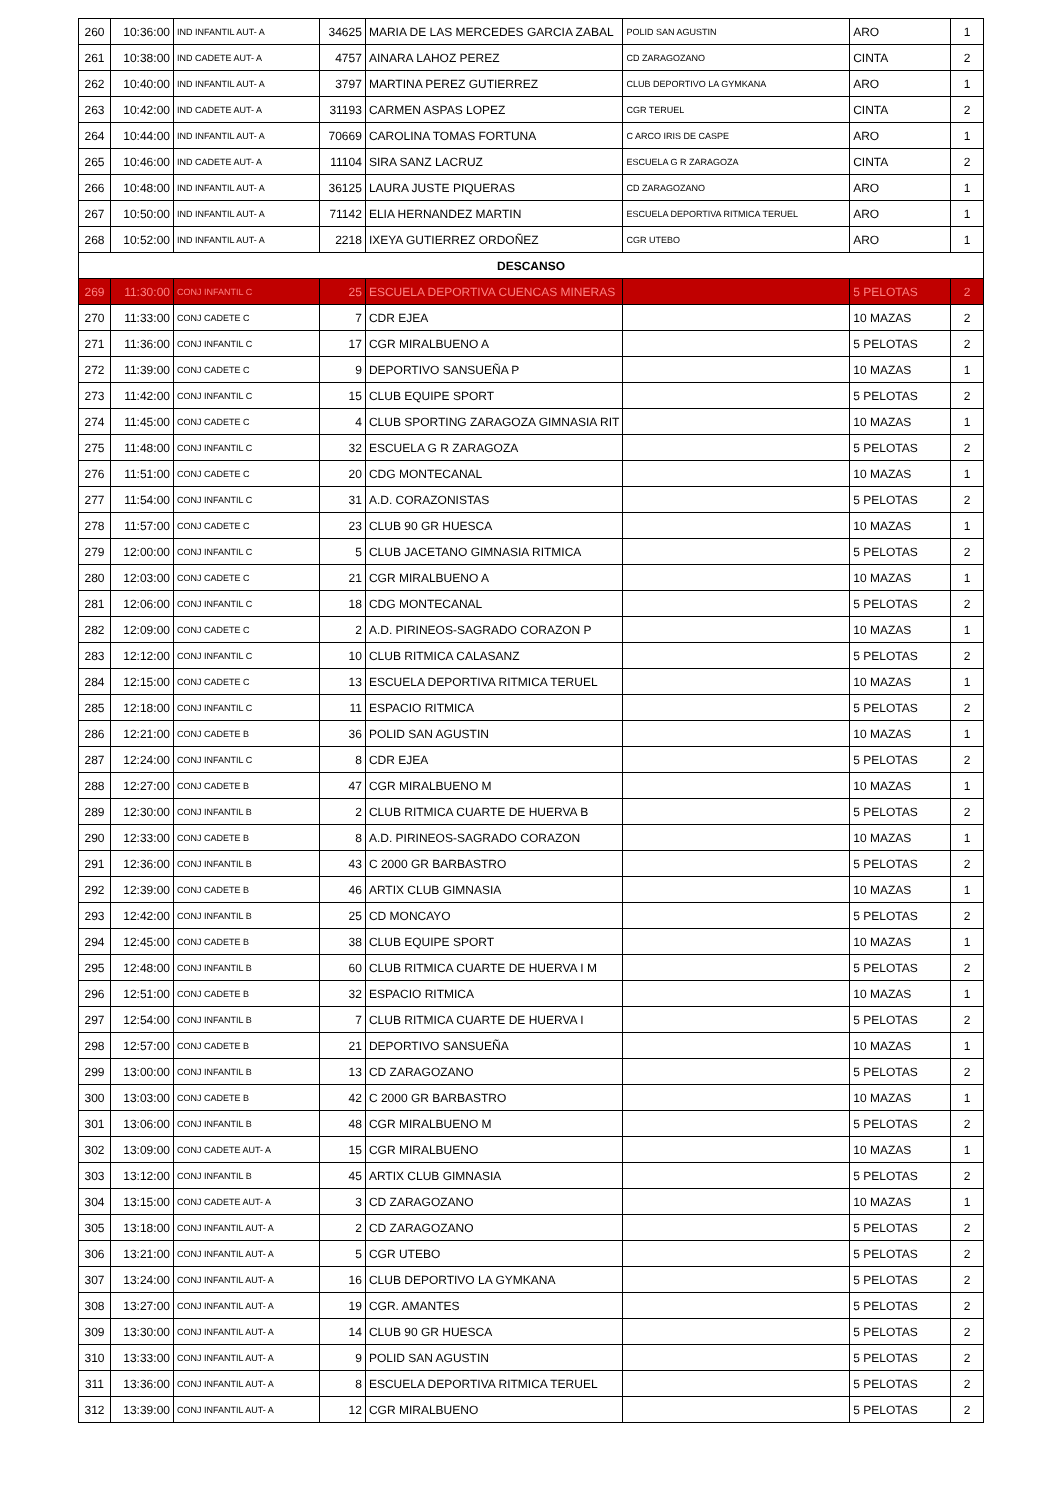| 260 | 10:36:00 | IND INFANTIL AUT- A | 34625 | MARIA DE LAS MERCEDES GARCIA ZABAL | POLID SAN AGUSTIN | ARO | 1 |
| 261 | 10:38:00 | IND CADETE AUT- A | 4757 | AINARA LAHOZ PEREZ | CD ZARAGOZANO | CINTA | 2 |
| 262 | 10:40:00 | IND INFANTIL AUT- A | 3797 | MARTINA PEREZ GUTIERREZ | CLUB DEPORTIVO LA GYMKANA | ARO | 1 |
| 263 | 10:42:00 | IND CADETE AUT- A | 31193 | CARMEN ASPAS LOPEZ | CGR TERUEL | CINTA | 2 |
| 264 | 10:44:00 | IND INFANTIL AUT- A | 70669 | CAROLINA TOMAS FORTUNA | C ARCO IRIS DE CASPE | ARO | 1 |
| 265 | 10:46:00 | IND CADETE AUT- A | 11104 | SIRA SANZ LACRUZ | ESCUELA G R ZARAGOZA | CINTA | 2 |
| 266 | 10:48:00 | IND INFANTIL AUT- A | 36125 | LAURA JUSTE PIQUERAS | CD ZARAGOZANO | ARO | 1 |
| 267 | 10:50:00 | IND INFANTIL AUT- A | 71142 | ELIA HERNANDEZ MARTIN | ESCUELA DEPORTIVA RITMICA TERUEL | ARO | 1 |
| 268 | 10:52:00 | IND INFANTIL AUT- A | 2218 | IXEYA GUTIERREZ ORDOÑEZ | CGR UTEBO | ARO | 1 |
| DESCANSO | | | | | | | |
| 269 | 11:30:00 | CONJ INFANTIL C | 25 | ESCUELA DEPORTIVA CUENCAS MINERAS | | 5 PELOTAS | 2 |
| 270 | 11:33:00 | CONJ CADETE C | 7 | CDR EJEA | | 10 MAZAS | 2 |
| 271 | 11:36:00 | CONJ INFANTIL C | 17 | CGR MIRALBUENO A | | 5 PELOTAS | 2 |
| 272 | 11:39:00 | CONJ CADETE C | 9 | DEPORTIVO SANSUEÑA P | | 10 MAZAS | 1 |
| 273 | 11:42:00 | CONJ INFANTIL C | 15 | CLUB EQUIPE SPORT | | 5 PELOTAS | 2 |
| 274 | 11:45:00 | CONJ CADETE C | 4 | CLUB SPORTING ZARAGOZA GIMNASIA RIT | | 10 MAZAS | 1 |
| 275 | 11:48:00 | CONJ INFANTIL C | 32 | ESCUELA G R ZARAGOZA | | 5 PELOTAS | 2 |
| 276 | 11:51:00 | CONJ CADETE C | 20 | CDG MONTECANAL | | 10 MAZAS | 1 |
| 277 | 11:54:00 | CONJ INFANTIL C | 31 | A.D. CORAZONISTAS | | 5 PELOTAS | 2 |
| 278 | 11:57:00 | CONJ CADETE C | 23 | CLUB 90 GR HUESCA | | 10 MAZAS | 1 |
| 279 | 12:00:00 | CONJ INFANTIL C | 5 | CLUB JACETANO GIMNASIA RITMICA | | 5 PELOTAS | 2 |
| 280 | 12:03:00 | CONJ CADETE C | 21 | CGR MIRALBUENO A | | 10 MAZAS | 1 |
| 281 | 12:06:00 | CONJ INFANTIL C | 18 | CDG MONTECANAL | | 5 PELOTAS | 2 |
| 282 | 12:09:00 | CONJ CADETE C | 2 | A.D. PIRINEOS-SAGRADO CORAZON P | | 10 MAZAS | 1 |
| 283 | 12:12:00 | CONJ INFANTIL C | 10 | CLUB RITMICA CALASANZ | | 5 PELOTAS | 2 |
| 284 | 12:15:00 | CONJ CADETE C | 13 | ESCUELA DEPORTIVA RITMICA TERUEL | | 10 MAZAS | 1 |
| 285 | 12:18:00 | CONJ INFANTIL C | 11 | ESPACIO RITMICA | | 5 PELOTAS | 2 |
| 286 | 12:21:00 | CONJ CADETE B | 36 | POLID SAN AGUSTIN | | 10 MAZAS | 1 |
| 287 | 12:24:00 | CONJ INFANTIL C | 8 | CDR EJEA | | 5 PELOTAS | 2 |
| 288 | 12:27:00 | CONJ CADETE B | 47 | CGR MIRALBUENO M | | 10 MAZAS | 1 |
| 289 | 12:30:00 | CONJ INFANTIL B | 2 | CLUB RITMICA CUARTE DE HUERVA B | | 5 PELOTAS | 2 |
| 290 | 12:33:00 | CONJ CADETE B | 8 | A.D. PIRINEOS-SAGRADO CORAZON | | 10 MAZAS | 1 |
| 291 | 12:36:00 | CONJ INFANTIL B | 43 | C 2000 GR BARBASTRO | | 5 PELOTAS | 2 |
| 292 | 12:39:00 | CONJ CADETE B | 46 | ARTIX CLUB GIMNASIA | | 10 MAZAS | 1 |
| 293 | 12:42:00 | CONJ INFANTIL B | 25 | CD MONCAYO | | 5 PELOTAS | 2 |
| 294 | 12:45:00 | CONJ CADETE B | 38 | CLUB EQUIPE SPORT | | 10 MAZAS | 1 |
| 295 | 12:48:00 | CONJ INFANTIL B | 60 | CLUB RITMICA CUARTE DE HUERVA I M | | 5 PELOTAS | 2 |
| 296 | 12:51:00 | CONJ CADETE B | 32 | ESPACIO RITMICA | | 10 MAZAS | 1 |
| 297 | 12:54:00 | CONJ INFANTIL B | 7 | CLUB RITMICA CUARTE DE HUERVA I | | 5 PELOTAS | 2 |
| 298 | 12:57:00 | CONJ CADETE B | 21 | DEPORTIVO SANSUEÑA | | 10 MAZAS | 1 |
| 299 | 13:00:00 | CONJ INFANTIL B | 13 | CD ZARAGOZANO | | 5 PELOTAS | 2 |
| 300 | 13:03:00 | CONJ CADETE B | 42 | C 2000 GR BARBASTRO | | 10 MAZAS | 1 |
| 301 | 13:06:00 | CONJ INFANTIL B | 48 | CGR MIRALBUENO M | | 5 PELOTAS | 2 |
| 302 | 13:09:00 | CONJ CADETE AUT- A | 15 | CGR MIRALBUENO | | 10 MAZAS | 1 |
| 303 | 13:12:00 | CONJ INFANTIL B | 45 | ARTIX CLUB GIMNASIA | | 5 PELOTAS | 2 |
| 304 | 13:15:00 | CONJ CADETE AUT- A | 3 | CD ZARAGOZANO | | 10 MAZAS | 1 |
| 305 | 13:18:00 | CONJ INFANTIL AUT- A | 2 | CD ZARAGOZANO | | 5 PELOTAS | 2 |
| 306 | 13:21:00 | CONJ INFANTIL AUT- A | 5 | CGR UTEBO | | 5 PELOTAS | 2 |
| 307 | 13:24:00 | CONJ INFANTIL AUT- A | 16 | CLUB DEPORTIVO LA GYMKANA | | 5 PELOTAS | 2 |
| 308 | 13:27:00 | CONJ INFANTIL AUT- A | 19 | CGR. AMANTES | | 5 PELOTAS | 2 |
| 309 | 13:30:00 | CONJ INFANTIL AUT- A | 14 | CLUB 90 GR HUESCA | | 5 PELOTAS | 2 |
| 310 | 13:33:00 | CONJ INFANTIL AUT- A | 9 | POLID SAN AGUSTIN | | 5 PELOTAS | 2 |
| 311 | 13:36:00 | CONJ INFANTIL AUT- A | 8 | ESCUELA DEPORTIVA RITMICA TERUEL | | 5 PELOTAS | 2 |
| 312 | 13:39:00 | CONJ INFANTIL AUT- A | 12 | CGR MIRALBUENO | | 5 PELOTAS | 2 |